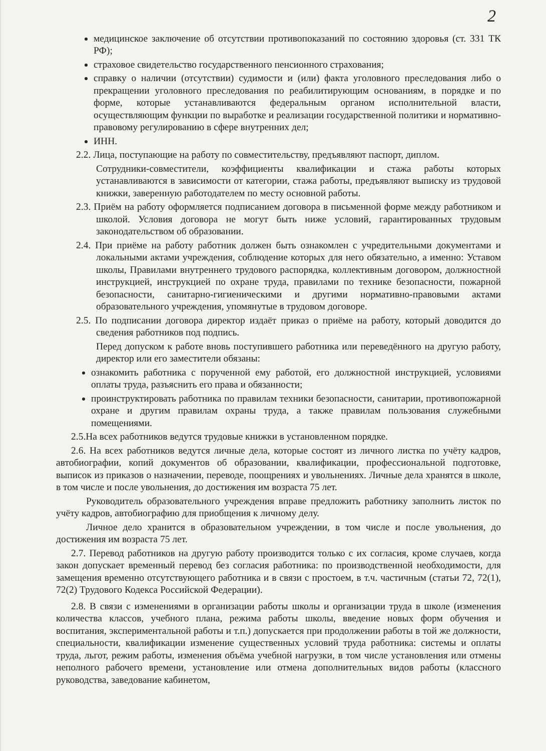2
медицинское заключение об отсутствии противопоказаний по состоянию здоровья (ст. 331 ТК РФ);
страховое свидетельство государственного пенсионного страхования;
справку о наличии (отсутствии) судимости и (или) факта уголовного преследования либо о прекращении уголовного преследования по реабилитирующим основаниям, в порядке и по форме, которые устанавливаются федеральным органом исполнительной власти, осуществляющим функции по выработке и реализации государственной политики и нормативно-правовому регулированию в сфере внутренних дел;
ИНН.
2.2. Лица, поступающие на работу по совместительству, предъявляют паспорт, диплом.
Сотрудники-совместители, коэффициенты квалификации и стажа работы которых устанавливаются в зависимости от категории, стажа работы, предъявляют выписку из трудовой книжки, заверенную работодателем по месту основной работы.
2.3. Приём на работу оформляется подписанием договора в письменной форме между работником и школой. Условия договора не могут быть ниже условий, гарантированных трудовым законодательством об образовании.
2.4. При приёме на работу работник должен быть ознакомлен с учредительными документами и локальными актами учреждения, соблюдение которых для него обязательно, а именно: Уставом школы, Правилами внутреннего трудового распорядка, коллективным договором, должностной инструкцией, инструкцией по охране труда, правилами по технике безопасности, пожарной безопасности, санитарно-гигиеническими и другими нормативно-правовыми актами образовательного учреждения, упомянутые в трудовом договоре.
2.5. По подписании договора директор издаёт приказ о приёме на работу, который доводится до сведения работников под подпись.
Перед допуском к работе вновь поступившего работника или переведённого на другую работу, директор или его заместители обязаны:
ознакомить работника с порученной ему работой, его должностной инструкцией, условиями оплаты труда, разъяснить его права и обязанности;
проинструктировать работника по правилам техники безопасности, санитарии, противопожарной охране и другим правилам охраны труда, а также правилам пользования служебными помещениями.
2.5.На всех работников ведутся трудовые книжки в установленном порядке.
2.6. На всех работников ведутся личные дела, которые состоят из личного листка по учёту кадров, автобиографии, копий документов об образовании, квалификации, профессиональной подготовке, выписок из приказов о назначении, переводе, поощрениях и увольнениях. Личные дела хранятся в школе, в том числе и после увольнения, до достижения им возраста 75 лет.
Руководитель образовательного учреждения вправе предложить работнику заполнить листок по учёту кадров, автобиографию для приобщения к личному делу.
Личное дело хранится в образовательном учреждении, в том числе и после увольнения, до достижения им возраста 75 лет.
2.7. Перевод работников на другую работу производится только с их согласия, кроме случаев, когда закон допускает временный перевод без согласия работника: по производственной необходимости, для замещения временно отсутствующего работника и в связи с простоем, в т.ч. частичным (статьи 72, 72(1), 72(2) Трудового Кодекса Российской Федерации).
2.8. В связи с изменениями в организации работы школы и организации труда в школе (изменения количества классов, учебного плана, режима работы школы, введение новых форм обучения и воспитания, экспериментальной работы и т.п.) допускается при продолжении работы в той же должности, специальности, квалификации изменение существенных условий труда работника: системы и оплаты труда, льгот, режим работы, изменения объёма учебной нагрузки, в том числе установления или отмены неполного рабочего времени, установление или отмена дополнительных видов работы (классного руководства, заведование кабинетом,